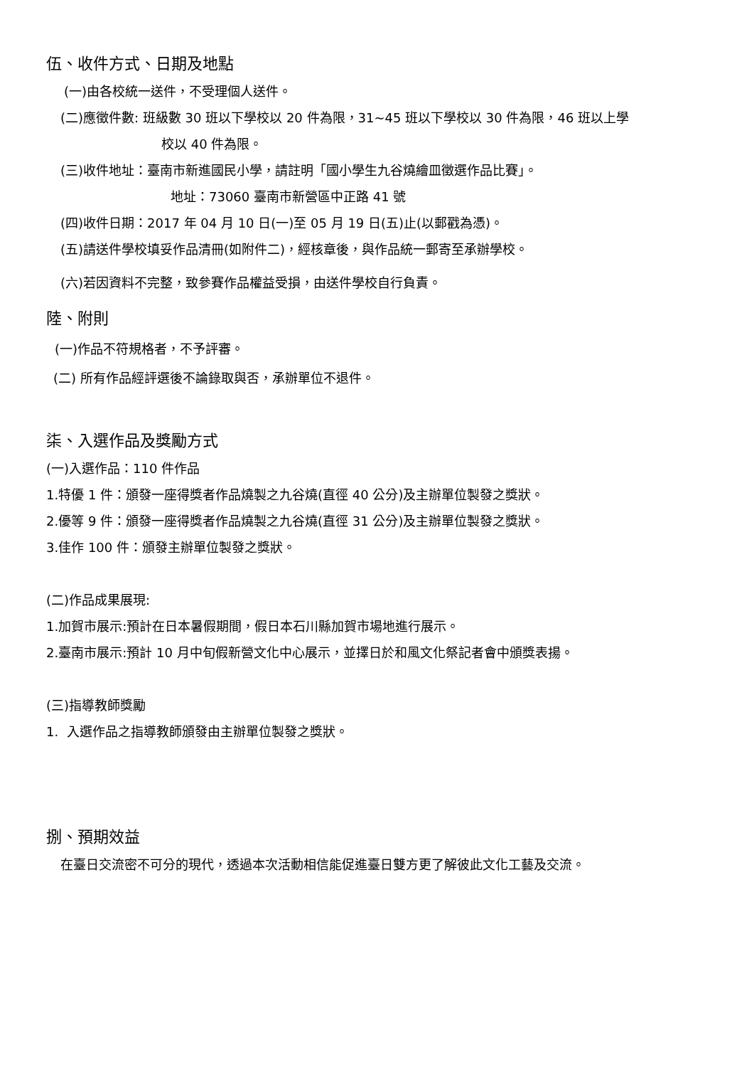伍、收件方式、日期及地點
(一)由各校統一送件，不受理個人送件。
(二)應徵件數: 班級數 30 班以下學校以 20 件為限，31~45 班以下學校以 30 件為限，46 班以上學
校以 40 件為限。
(三)收件地址：臺南市新進國民小學，請註明「國小學生九谷燒繪皿徵選作品比賽」。
地址：73060 臺南市新營區中正路 41 號
(四)收件日期：2017 年 04 月 10 日(一)至 05 月 19 日(五)止(以郵戳為憑)。
(五)請送件學校填妥作品清冊(如附件二)，經核章後，與作品統一郵寄至承辦學校。
(六)若因資料不完整，致參賽作品權益受損，由送件學校自行負責。
陸、附則
(一)作品不符規格者，不予評審。
(二) 所有作品經評選後不論錄取與否，承辦單位不退件。
柒、入選作品及獎勵方式
(一)入選作品：110 件作品
1.特優 1 件：頒發一座得獎者作品燒製之九谷燒(直徑 40 公分)及主辦單位製發之獎狀。
2.優等 9 件：頒發一座得獎者作品燒製之九谷燒(直徑 31 公分)及主辦單位製發之獎狀。
3.佳作 100 件：頒發主辦單位製發之獎狀。
(二)作品成果展現:
1.加賀市展示:預計在日本暑假期間，假日本石川縣加賀市場地進行展示。
2.臺南市展示:預計 10 月中旬假新營文化中心展示，並擇日於和風文化祭記者會中頒獎表揚。
(三)指導教師獎勵
1. 入選作品之指導教師頒發由主辦單位製發之獎狀。
捌、預期效益
在臺日交流密不可分的現代，透過本次活動相信能促進臺日雙方更了解彼此文化工藝及交流。